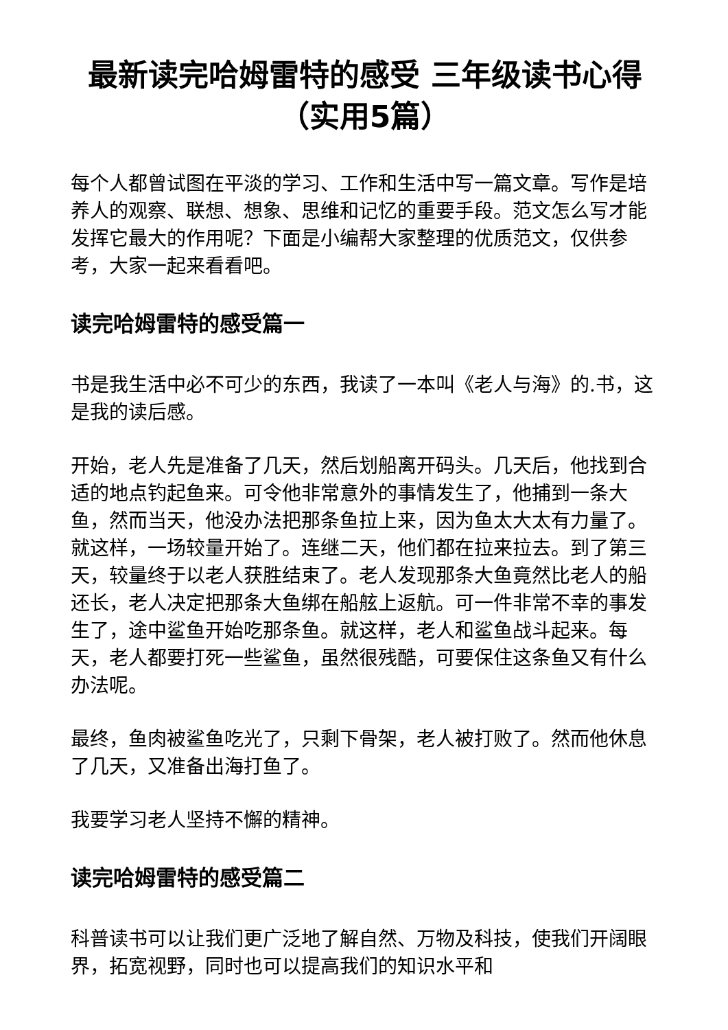最新读完哈姆雷特的感受 三年级读书心得（实用5篇）
每个人都曾试图在平淡的学习、工作和生活中写一篇文章。写作是培养人的观察、联想、想象、思维和记忆的重要手段。范文怎么写才能发挥它最大的作用呢？下面是小编帮大家整理的优质范文，仅供参考，大家一起来看看吧。
读完哈姆雷特的感受篇一
书是我生活中必不可少的东西，我读了一本叫《老人与海》的.书，这是我的读后感。
开始，老人先是准备了几天，然后划船离开码头。几天后，他找到合适的地点钓起鱼来。可令他非常意外的事情发生了，他捕到一条大鱼，然而当天，他没办法把那条鱼拉上来，因为鱼太大太有力量了。就这样，一场较量开始了。连继二天，他们都在拉来拉去。到了第三天，较量终于以老人获胜结束了。老人发现那条大鱼竟然比老人的船还长，老人决定把那条大鱼绑在船舷上返航。可一件非常不幸的事发生了，途中鲨鱼开始吃那条鱼。就这样，老人和鲨鱼战斗起来。每天，老人都要打死一些鲨鱼，虽然很残酷，可要保住这条鱼又有什么办法呢。
最终，鱼肉被鲨鱼吃光了，只剩下骨架，老人被打败了。然而他休息了几天，又准备出海打鱼了。
我要学习老人坚持不懈的精神。
读完哈姆雷特的感受篇二
科普读书可以让我们更广泛地了解自然、万物及科技，使我们开阔眼界，拓宽视野，同时也可以提高我们的知识水平和